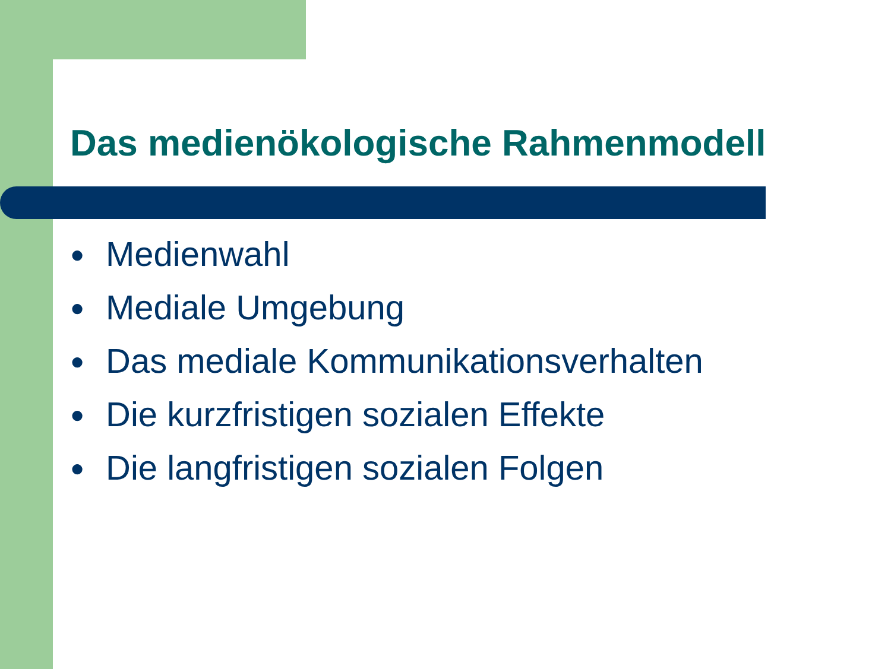Das medienökologische Rahmenmodell
● Medienwahl
● Mediale Umgebung
● Das mediale Kommunikationsverhalten
● Die kurzfristigen sozialen Effekte
● Die langfristigen sozialen Folgen